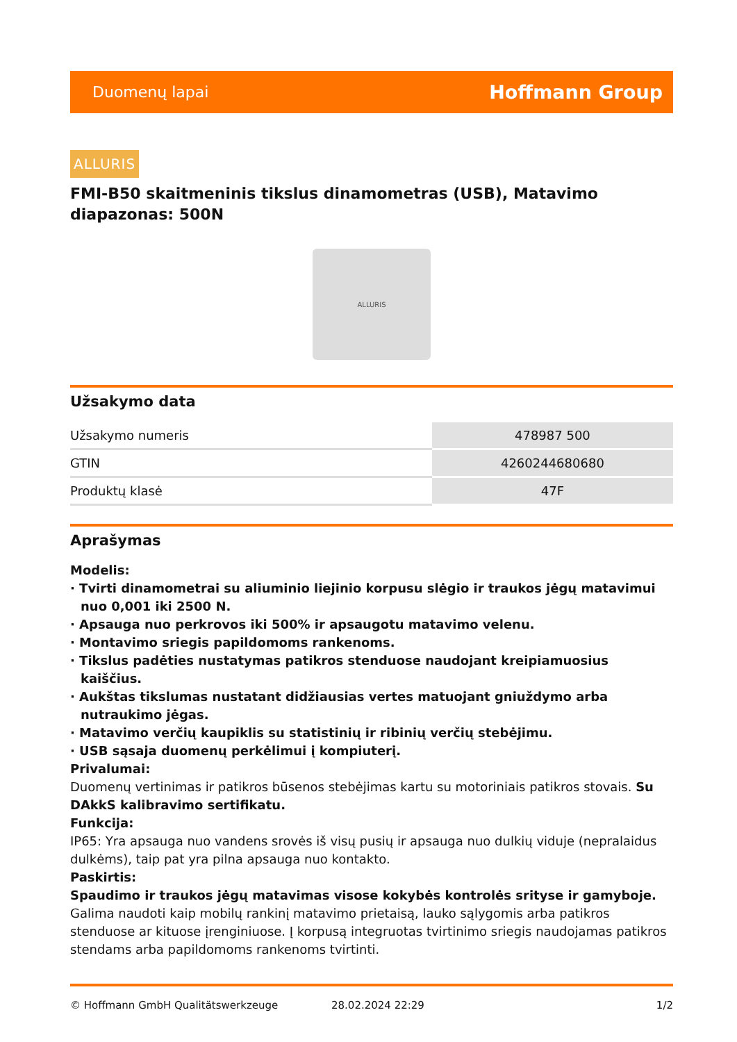Duomenų lapai Hoffmann Group
ALLURIS
FMI-B50 skaitmeninis tikslus dinamometras (USB), Matavimo diapazonas: 500N
ALLURIS
Užsakymo data
| Užsakymo numeris | 478987 500 |
| GTIN | 4260244680680 |
| Produktų klasė | 47F |
Aprašymas
Modelis:
· Tvirti dinamometrai su aliuminio liejinio korpusu slėgio ir traukos jėgų matavimui nuo 0,001 iki 2500 N.
· Apsauga nuo perkrovos iki 500% ir apsaugotu matavimo velenu.
· Montavimo sriegis papildomoms rankenoms.
· Tikslus padėties nustatymas patikros stenduose naudojant kreipiamuosius kaiščius.
· Aukštas tikslumas nustatant didžiausias vertes matuojant gniuždymo arba nutraukimo jėgas.
· Matavimo verčių kaupiklis su statistinių ir ribinių verčių stebėjimu.
· USB sąsaja duomenų perkėlimui į kompiuterį.
Privalumai:
Duomenų vertinimas ir patikros būsenos stebėjimas kartu su motoriniais patikros stovais. Su DAkkS kalibravimo sertifikatu.
Funkcija:
IP65: Yra apsauga nuo vandens srovės iš visų pusių ir apsauga nuo dulkių viduje (nepralaidus dulkėms), taip pat yra pilna apsauga nuo kontakto.
Paskirtis:
Spaudimo ir traukos jėgų matavimas visose kokybės kontrolės srityse ir gamyboje. Galima naudoti kaip mobilų rankinį matavimo prietaisą, lauko sąlygomis arba patikros stenduose ar kituose įrenginiuose. Į korpusą integruotas tvirtinimo sriegis naudojamas patikros stendams arba papildomoms rankenoms tvirtinti.
© Hoffmann GmbH Qualitätswerkzeuge 28.02.2024 22:29 1/2